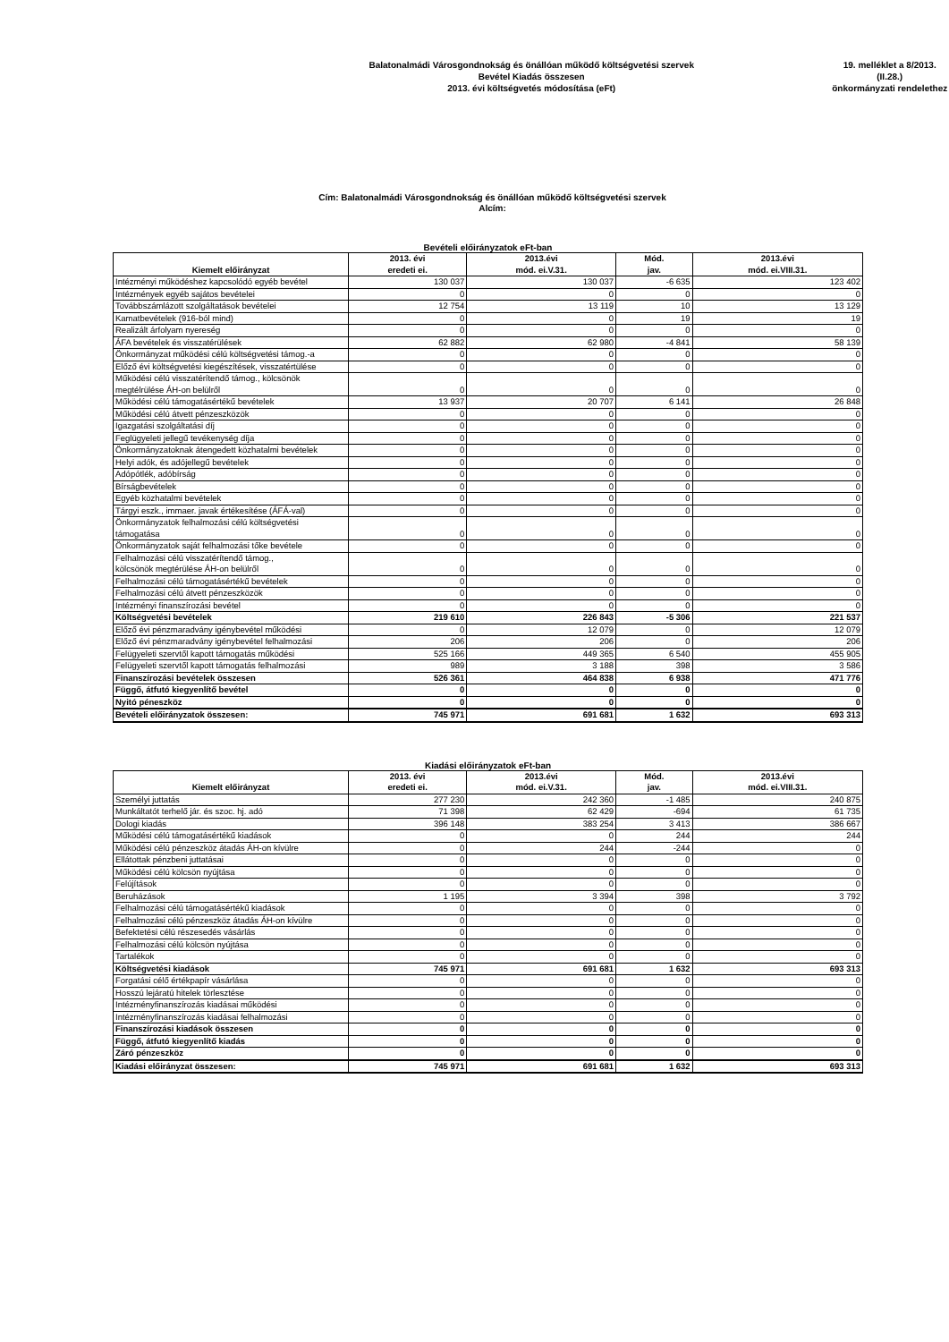Balatonalmádi Városgondnokság és önállóan működő költségvetési szervek
Bevétel Kiadás összesen
2013. évi költségvetés módosítása (eFt)
19. melléklet a 8/2013.(II.28.)
önkormányzati rendelethez
Cím: Balatonalmádi Városgondnokság és önállóan működő költségvetési szervek
Alcím:
Bevételi előirányzatok eFt-ban
| Kiemelt előirányzat | 2013. évi eredeti ei. | 2013.évi mód. ei.V.31. | Mód. jav. | 2013.évi mód. ei.VIII.31. |
| --- | --- | --- | --- | --- |
| Intézményi működéshez kapcsolódó egyéb bevétel | 130 037 | 130 037 | -6 635 | 123 402 |
| Intézmények egyéb sajátos bevételei | 0 | 0 | 0 | 0 |
| Továbbszámlázott szolgáltatások bevételei | 12 754 | 13 119 | 10 | 13 129 |
| Kamatbevételek (916-ból mind) | 0 | 0 | 19 | 19 |
| Realizált árfolyam nyereség | 0 | 0 | 0 | 0 |
| ÁFA bevételek és visszatérülések | 62 882 | 62 980 | -4 841 | 58 139 |
| Önkormányzat működési célú költségvetési támog.-a | 0 | 0 | 0 | 0 |
| Előző évi költségvetési kiegészítések, visszatértülése | 0 | 0 | 0 | 0 |
| Működési célú visszatérítendő támog., kölcsönök megtélrülése ÁH-on belülről | 0 | 0 | 0 | 0 |
| Működési célú támogatásértékű bevételek | 13 937 | 20 707 | 6 141 | 26 848 |
| Működési célú átvett pénzeszközök | 0 | 0 | 0 | 0 |
| Igazgatási szolgáltatási díj | 0 | 0 | 0 | 0 |
| Feglügyeleti jellegű tevékenység díja | 0 | 0 | 0 | 0 |
| Önkormányzatoknak átengedett közhatalmi bevételek | 0 | 0 | 0 | 0 |
| Helyi adók, és adójellegű bevételek | 0 | 0 | 0 | 0 |
| Adópótlék, adóbírság | 0 | 0 | 0 | 0 |
| Bírságbevételek | 0 | 0 | 0 | 0 |
| Egyéb közhatalmi bevételek | 0 | 0 | 0 | 0 |
| Tárgyi eszk., immaer. javak értékesítése (ÁFÁ-val) | 0 | 0 | 0 | 0 |
| Önkormányzatok felhalmozási célú költségvetési támogatása | 0 | 0 | 0 | 0 |
| Önkormányzatok saját felhalmozási tőke bevétele | 0 | 0 | 0 | 0 |
| Felhalmozási célú visszatérítendő támog., kölcsönök megtérülése ÁH-on belülről | 0 | 0 | 0 | 0 |
| Felhalmozási célú támogatásértékű bevételek | 0 | 0 | 0 | 0 |
| Felhalmozási célú átvett pénzeszközök | 0 | 0 | 0 | 0 |
| Intézményi finanszírozási bevétel | 0 | 0 | 0 | 0 |
| Költségvetési bevételek | 219 610 | 226 843 | -5 306 | 221 537 |
| Előző évi pénzmaradvány igénybevétel működési | 0 | 12 079 | 0 | 12 079 |
| Előző évi pénzmaradvány igénybevétel felhalmozási | 206 | 206 | 0 | 206 |
| Felügyeleti szervtől kapott támogatás működési | 525 166 | 449 365 | 6 540 | 455 905 |
| Felügyeleti szervtől kapott támogatás felhalmozási | 989 | 3 188 | 398 | 3 586 |
| Finanszírozási bevételek összesen | 526 361 | 464 838 | 6 938 | 471 776 |
| Függő, átfutó kiegyenlítő bevétel | 0 | 0 | 0 | 0 |
| Nyitó péneszköz | 0 | 0 | 0 | 0 |
| Bevételi előirányzatok összesen: | 745 971 | 691 681 | 1 632 | 693 313 |
Kiadási előirányzatok eFt-ban
| Kiemelt előirányzat | 2013. évi eredeti ei. | 2013.évi mód. ei.V.31. | Mód. jav. | 2013.évi mód. ei.VIII.31. |
| --- | --- | --- | --- | --- |
| Személyi juttatás | 277 230 | 242 360 | -1 485 | 240 875 |
| Munkáltatót terhelő jár. és szoc. hj. adó | 71 398 | 62 429 | -694 | 61 735 |
| Dologi kiadás | 396 148 | 383 254 | 3 413 | 386 667 |
| Működési célú támogatásértékű kiadások | 0 | 0 | 244 | 244 |
| Működési célú pénzeszköz átadás ÁH-on kívülre | 0 | 244 | -244 | 0 |
| Ellátottak pénzbeni juttatásai | 0 | 0 | 0 | 0 |
| Működési célú kölcsön nyújtása | 0 | 0 | 0 | 0 |
| Felújítások | 0 | 0 | 0 | 0 |
| Beruházások | 1 195 | 3 394 | 398 | 3 792 |
| Felhalmozási célú támogatásértékű kiadások | 0 | 0 | 0 | 0 |
| Felhalmozási célú pénzeszköz átadás ÁH-on kívülre | 0 | 0 | 0 | 0 |
| Befektetési célú részesedés vásárlás | 0 | 0 | 0 | 0 |
| Felhalmozási célú kölcsön nyújtása | 0 | 0 | 0 | 0 |
| Tartalékok | 0 | 0 | 0 | 0 |
| Költségvetési kiadások | 745 971 | 691 681 | 1 632 | 693 313 |
| Forgatási célő értékpapír vásárlása | 0 | 0 | 0 | 0 |
| Hosszú lejáratú hitelek törlesztése | 0 | 0 | 0 | 0 |
| Intézményfinanszírozás kiadásai működési | 0 | 0 | 0 | 0 |
| Intézményfinanszírozás kiadásai felhalmozási | 0 | 0 | 0 | 0 |
| Finanszírozási kiadások összesen | 0 | 0 | 0 | 0 |
| Függő, átfutó kiegyenlítő kiadás | 0 | 0 | 0 | 0 |
| Záró pénzeszköz | 0 | 0 | 0 | 0 |
| Kiadási előirányzat összesen: | 745 971 | 691 681 | 1 632 | 693 313 |